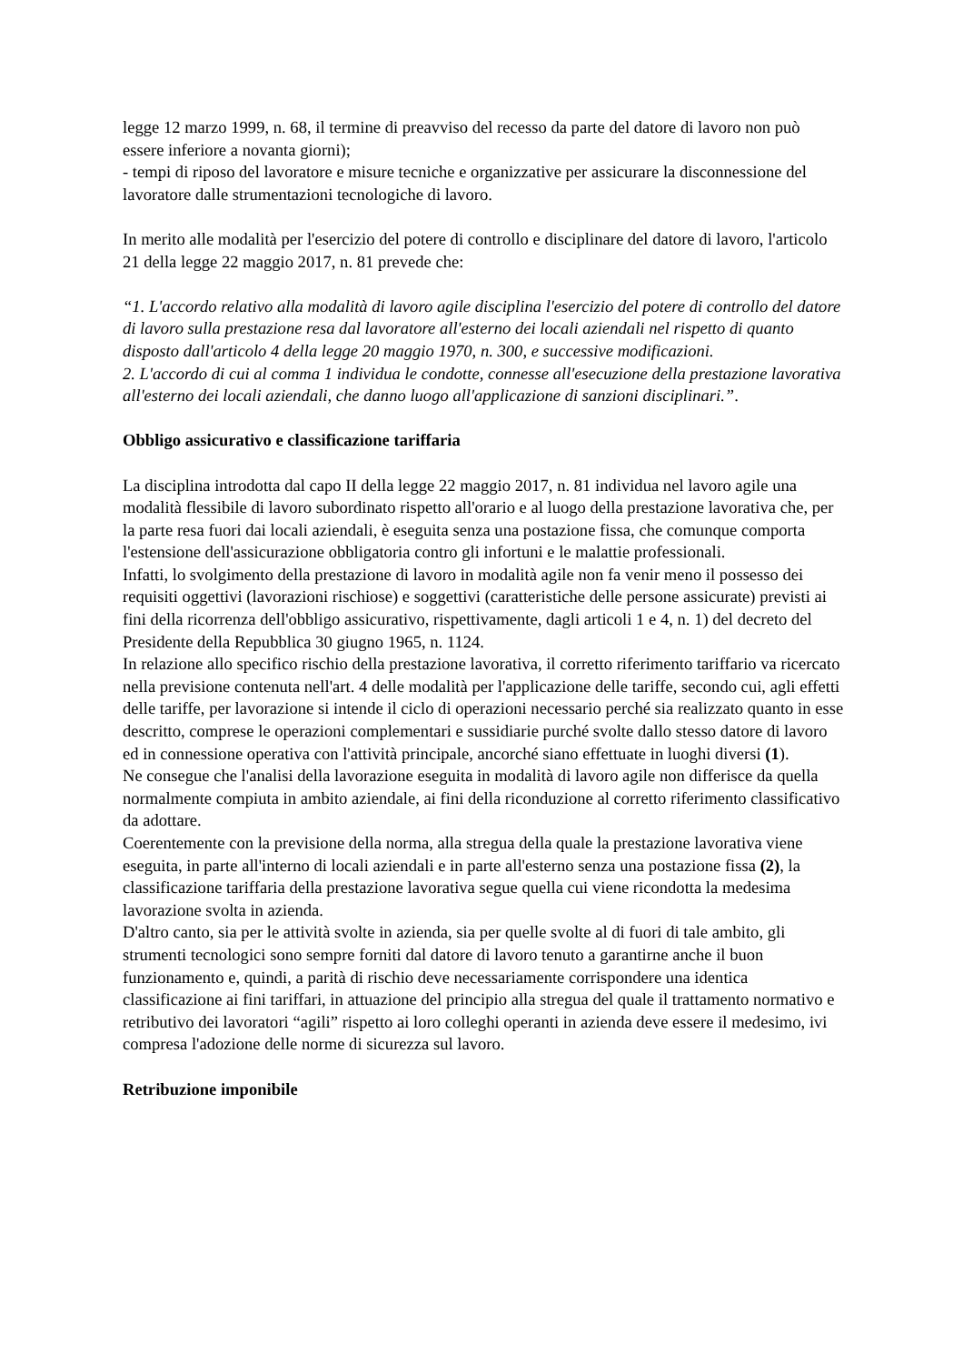legge 12 marzo 1999, n. 68, il termine di preavviso del recesso da parte del datore di lavoro non può essere inferiore a novanta giorni);
- tempi di riposo del lavoratore e misure tecniche e organizzative per assicurare la disconnessione del lavoratore dalle strumentazioni tecnologiche di lavoro.
In merito alle modalità per l'esercizio del potere di controllo e disciplinare del datore di lavoro, l'articolo 21 della legge 22 maggio 2017, n. 81 prevede che:
“1. L'accordo relativo alla modalità di lavoro agile disciplina l'esercizio del potere di controllo del datore di lavoro sulla prestazione resa dal lavoratore all'esterno dei locali aziendali nel rispetto di quanto disposto dall'articolo 4 della legge 20 maggio 1970, n. 300, e successive modificazioni.
2. L'accordo di cui al comma 1 individua le condotte, connesse all'esecuzione della prestazione lavorativa all'esterno dei locali aziendali, che danno luogo all'applicazione di sanzioni disciplinari.”.
Obbligo assicurativo e classificazione tariffaria
La disciplina introdotta dal capo II della legge 22 maggio 2017, n. 81 individua nel lavoro agile una modalità flessibile di lavoro subordinato rispetto all'orario e al luogo della prestazione lavorativa che, per la parte resa fuori dai locali aziendali, è eseguita senza una postazione fissa, che comunque comporta l'estensione dell'assicurazione obbligatoria contro gli infortuni e le malattie professionali.
Infatti, lo svolgimento della prestazione di lavoro in modalità agile non fa venir meno il possesso dei requisiti oggettivi (lavorazioni rischiose) e soggettivi (caratteristiche delle persone assicurate) previsti ai fini della ricorrenza dell'obbligo assicurativo, rispettivamente, dagli articoli 1 e 4, n. 1) del decreto del Presidente della Repubblica 30 giugno 1965, n. 1124.
In relazione allo specifico rischio della prestazione lavorativa, il corretto riferimento tariffario va ricercato nella previsione contenuta nell'art. 4 delle modalità per l'applicazione delle tariffe, secondo cui, agli effetti delle tariffe, per lavorazione si intende il ciclo di operazioni necessario perché sia realizzato quanto in esse descritto, comprese le operazioni complementari e sussidiarie purché svolte dallo stesso datore di lavoro ed in connessione operativa con l'attività principale, ancorché siano effettuate in luoghi diversi (1).
Ne consegue che l'analisi della lavorazione eseguita in modalità di lavoro agile non differisce da quella normalmente compiuta in ambito aziendale, ai fini della riconduzione al corretto riferimento classificativo da adottare.
Coerentemente con la previsione della norma, alla stregua della quale la prestazione lavorativa viene eseguita, in parte all'interno di locali aziendali e in parte all'esterno senza una postazione fissa (2), la classificazione tariffaria della prestazione lavorativa segue quella cui viene ricondotta la medesima lavorazione svolta in azienda.
D'altro canto, sia per le attività svolte in azienda, sia per quelle svolte al di fuori di tale ambito, gli strumenti tecnologici sono sempre forniti dal datore di lavoro tenuto a garantirne anche il buon funzionamento e, quindi, a parità di rischio deve necessariamente corrispondere una identica classificazione ai fini tariffari, in attuazione del principio alla stregua del quale il trattamento normativo e retributivo dei lavoratori “agili” rispetto ai loro colleghi operanti in azienda deve essere il medesimo, ivi compresa l'adozione delle norme di sicurezza sul lavoro.
Retribuzione imponibile